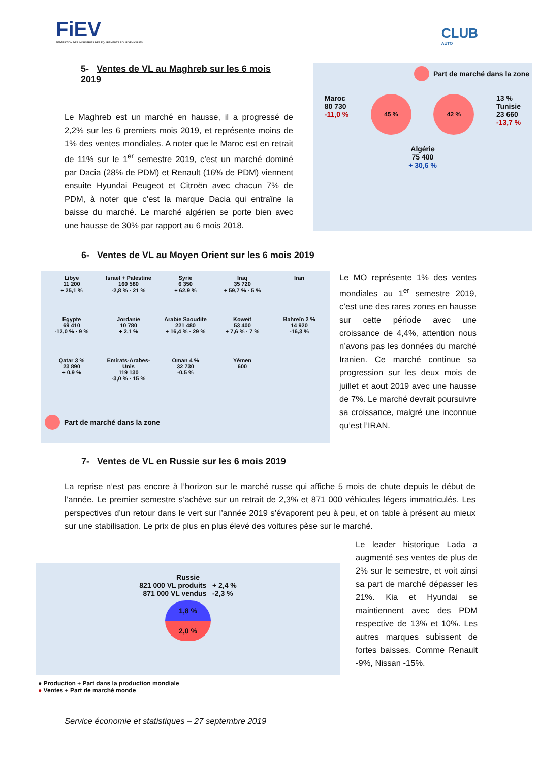FiEV
FÉDÉRATION DES INDUSTRIES DES ÉQUIPEMENTS POUR VÉHICULES
CLUB
AUTO
5- Ventes de VL au Maghreb sur les 6 mois 2019
Le Maghreb est un marché en hausse, il a progressé de 2,2% sur les 6 premiers mois 2019, et représente moins de 1% des ventes mondiales. A noter que le Maroc est en retrait de 11% sur le 1<sup>er</sup> semestre 2019, c’est un marché dominé par Dacia (28% de PDM) et Renault (16% de PDM) viennent ensuite Hyundai Peugeot et Citroën avec chacun 7% de PDM, à noter que c’est la marque Dacia qui entraîne la baisse du marché. Le marché algérien se porte bien avec une hausse de 30% par rapport au 6 mois 2018.
Part de marché dans la zone
Maroc
80 730
-11,0 %
45 % 42 %
13 %
Tunisie
23 660
-13,7 %
Algérie
75 400
+ 30,6 %
6- Ventes de VL au Moyen Orient sur les 6 mois 2019
Libye
11 200
+ 25,1 %
Israel + Palestine
160 580
-2,8 % · 21 %
Syrie
6 350
+ 62,9 %
Iraq
35 720
+ 59,7 % · 5 %
Iran
Egypte
69 410
-12,0 % · 9 %
Jordanie
10 780
+ 2,1 %
Arabie Saoudite
221 480
+ 16,4 % · 29 %
Koweit
53 400
+ 7,6 % · 7 %
Bahreïn 2 %
14 920
-16,3 %
Qatar 3 %
23 890
+ 0,9 %
Emirats-Arabes-Unis
119 130
-3,0 % · 15 %
Oman 4 %
32 730
-0,5 %
Yémen
600
Part de marché dans la zone
Le MO représente 1% des ventes mondiales au 1<sup>er</sup> semestre 2019, c’est une des rares zones en hausse sur cette période avec une croissance de 4,4%, attention nous n’avons pas les données du marché Iranien. Ce marché continue sa progression sur les deux mois de juillet et aout 2019 avec une hausse de 7%. Le marché devrait poursuivre sa croissance, malgré une inconnue qu’est l’IRAN.
7- Ventes de VL en Russie sur les 6 mois 2019
La reprise n’est pas encore à l’horizon sur le marché russe qui affiche 5 mois de chute depuis le début de l’année. Le premier semestre s’achève sur un retrait de 2,3% et 871 000 véhicules légers immatriculés. Les perspectives d’un retour dans le vert sur l’année 2019 s’évaporent peu à peu, et on table à présent au mieux sur une stabilisation. Le prix de plus en plus élevé des voitures pèse sur le marché.
Russie
821 000 VL produits + 2,4 %
871 000 VL vendus -2,3 %
1,8 %
2,0 %
● Production + Part dans la production mondiale
● Ventes + Part de marché monde
Le leader historique Lada a augmenté ses ventes de plus de 2% sur le semestre, et voit ainsi sa part de marché dépasser les 21%. Kia et Hyundai se maintiennent avec des PDM respective de 13% et 10%. Les autres marques subissent de fortes baisses. Comme Renault -9%, Nissan -15%.
Service économie et statistiques – 27 septembre 2019